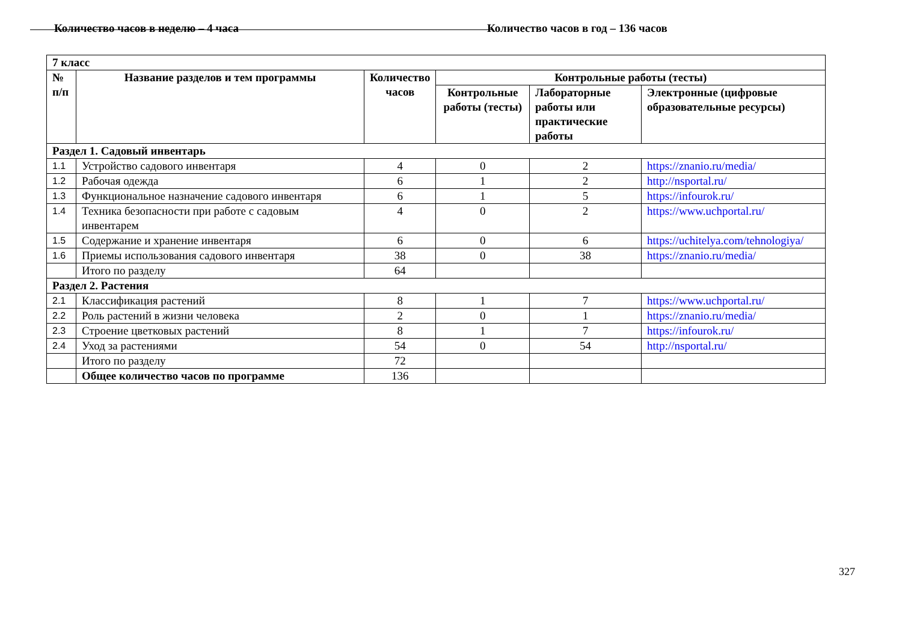Количество часов в неделю – 4 часа Количество часов в год – 136 часов
| 7 класс | | | | | |
| --- | --- | --- | --- | --- | --- |
| № п/п | Название разделов и тем программы | Количество часов | Контрольные работы (тесты) | | |
| | | | Контрольные работы (тесты) | Лабораторные работы или практические работы | Электронные (цифровые образовательные ресурсы) |
| Раздел 1. Садовый инвентарь | | | | | |
| 1.1 | Устройство садового инвентаря | 4 | 0 | 2 | https://znanio.ru/media/ |
| 1.2 | Рабочая одежда | 6 | 1 | 2 | http://nsportal.ru/ |
| 1.3 | Функциональное назначение садового инвентаря | 6 | 1 | 5 | https://infourok.ru/ |
| 1.4 | Техника безопасности при работе с садовым инвентарем | 4 | 0 | 2 | https://www.uchportal.ru/ |
| 1.5 | Содержание и хранение инвентаря | 6 | 0 | 6 | https://uchitelya.com/tehnologiya/ |
| 1.6 | Приемы использования садового инвентаря | 38 | 0 | 38 | https://znanio.ru/media/ |
| | Итого по разделу | 64 | | | |
| Раздел 2. Растения | | | | | |
| 2.1 | Классификация растений | 8 | 1 | 7 | https://www.uchportal.ru/ |
| 2.2 | Роль растений в жизни человека | 2 | 0 | 1 | https://znanio.ru/media/ |
| 2.3 | Строение цветковых растений | 8 | 1 | 7 | https://infourok.ru/ |
| 2.4 | Уход за растениями | 54 | 0 | 54 | http://nsportal.ru/ |
| | Итого по разделу | 72 | | | |
| | Общее количество часов по программе | 136 | | | |
327